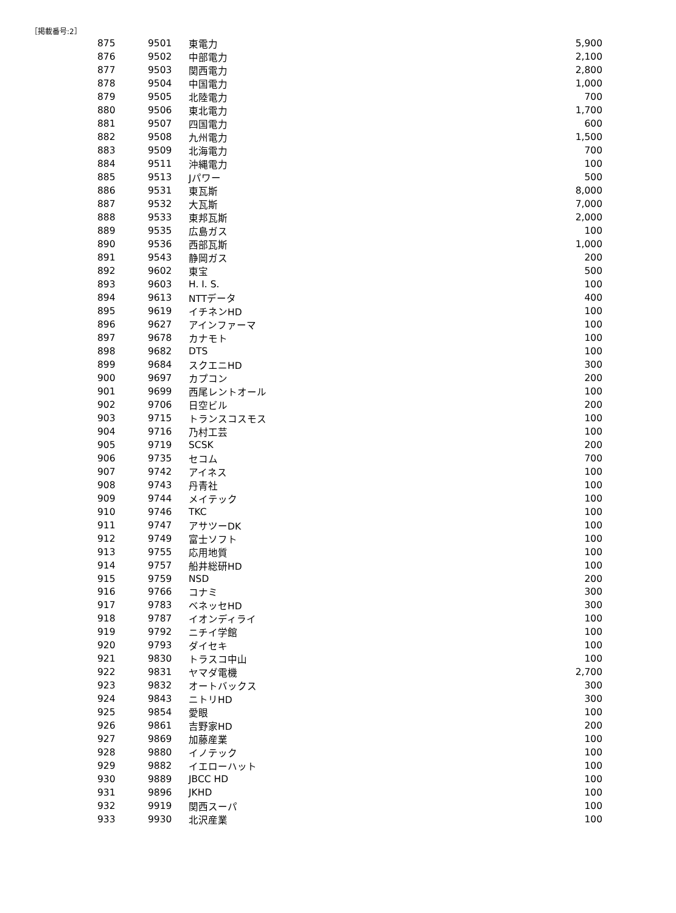［掲載番号:2］
| 875 | 9501 | 東電力 | 5,900 |
| 876 | 9502 | 中部電力 | 2,100 |
| 877 | 9503 | 関西電力 | 2,800 |
| 878 | 9504 | 中国電力 | 1,000 |
| 879 | 9505 | 北陸電力 | 700 |
| 880 | 9506 | 東北電力 | 1,700 |
| 881 | 9507 | 四国電力 | 600 |
| 882 | 9508 | 九州電力 | 1,500 |
| 883 | 9509 | 北海電力 | 700 |
| 884 | 9511 | 沖縄電力 | 100 |
| 885 | 9513 | Jパワー | 500 |
| 886 | 9531 | 東瓦斯 | 8,000 |
| 887 | 9532 | 大瓦斯 | 7,000 |
| 888 | 9533 | 東邦瓦斯 | 2,000 |
| 889 | 9535 | 広島ガス | 100 |
| 890 | 9536 | 西部瓦斯 | 1,000 |
| 891 | 9543 | 静岡ガス | 200 |
| 892 | 9602 | 東宝 | 500 |
| 893 | 9603 | H. I. S. | 100 |
| 894 | 9613 | NTTデータ | 400 |
| 895 | 9619 | イチネンHD | 100 |
| 896 | 9627 | アインファーマ | 100 |
| 897 | 9678 | カナモト | 100 |
| 898 | 9682 | DTS | 100 |
| 899 | 9684 | スクエニHD | 300 |
| 900 | 9697 | カプコン | 200 |
| 901 | 9699 | 西尾レントオール | 100 |
| 902 | 9706 | 日空ビル | 200 |
| 903 | 9715 | トランスコスモス | 100 |
| 904 | 9716 | 乃村工芸 | 100 |
| 905 | 9719 | SCSK | 200 |
| 906 | 9735 | セコム | 700 |
| 907 | 9742 | アイネス | 100 |
| 908 | 9743 | 丹青社 | 100 |
| 909 | 9744 | メイテック | 100 |
| 910 | 9746 | TKC | 100 |
| 911 | 9747 | アサツーDK | 100 |
| 912 | 9749 | 富士ソフト | 100 |
| 913 | 9755 | 応用地質 | 100 |
| 914 | 9757 | 船井総研HD | 100 |
| 915 | 9759 | NSD | 200 |
| 916 | 9766 | コナミ | 300 |
| 917 | 9783 | ベネッセHD | 300 |
| 918 | 9787 | イオンディライ | 100 |
| 919 | 9792 | ニチイ学館 | 100 |
| 920 | 9793 | ダイセキ | 100 |
| 921 | 9830 | トラスコ中山 | 100 |
| 922 | 9831 | ヤマダ電機 | 2,700 |
| 923 | 9832 | オートバックス | 300 |
| 924 | 9843 | ニトリHD | 300 |
| 925 | 9854 | 愛眼 | 100 |
| 926 | 9861 | 吉野家HD | 200 |
| 927 | 9869 | 加藤産業 | 100 |
| 928 | 9880 | イノテック | 100 |
| 929 | 9882 | イエローハット | 100 |
| 930 | 9889 | JBCC HD | 100 |
| 931 | 9896 | JKHD | 100 |
| 932 | 9919 | 関西スーパ | 100 |
| 933 | 9930 | 北沢産業 | 100 |